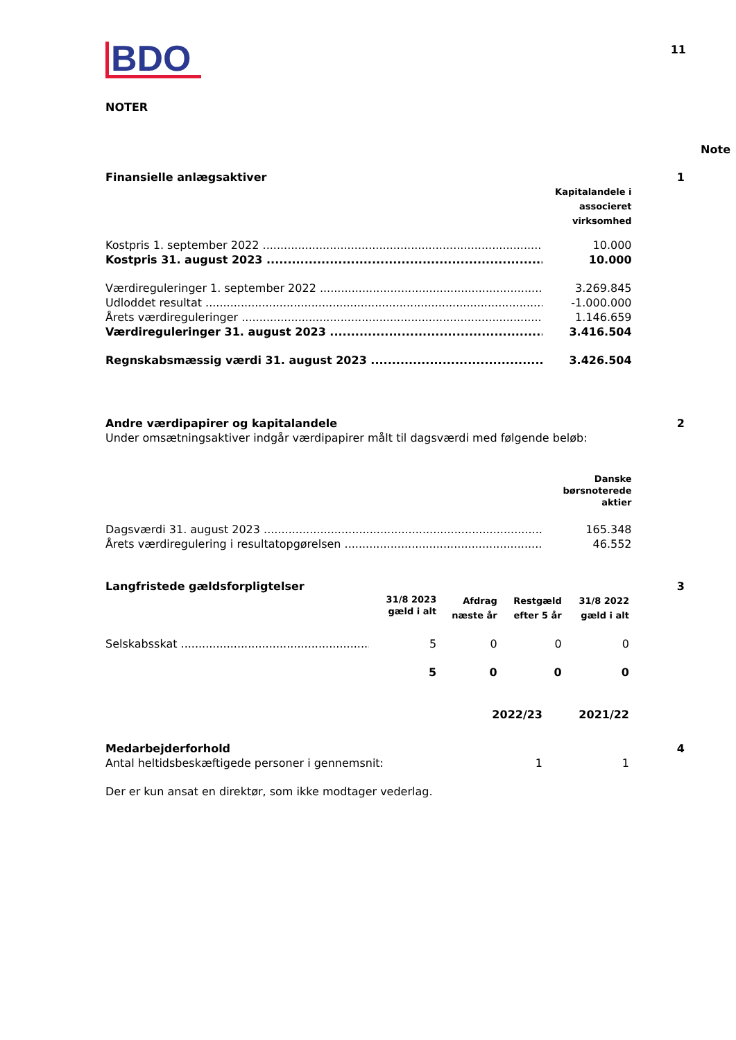11
BDO
NOTER
Note
| Finansielle anlægsaktiver | | 1 |
| | Kapitalandele i associeret virksomhed | |
| Kostpris 1. september 2022 | 10.000 | |
| Kostpris 31. august 2023 | 10.000 | |
| Værdireguleringer 1. september 2022 | 3.269.845 | |
| Udloddet resultat | -1.000.000 | |
| Årets værdireguleringer | 1.146.659 | |
| Værdireguleringer 31. august 2023 | 3.416.504 | |
| Regnskabsmæssig værdi 31. august 2023 | 3.426.504 | |
| Andre værdipapirer og kapitalandele | | 2 |
| Under omsætningsaktiver indgår værdipapirer målt til dagsværdi med følgende beløb: | | |
| | Danske børsnoterede aktier | |
| Dagsværdi 31. august 2023 | 165.348 | |
| Årets værdiregulering i resultatopgørelsen | 46.552 | |
| Langfristede gældsforpligtelser | | | | | 3 |
| | 31/8 2023 gæld i alt | Afdrag næste år | Restgæld efter 5 år | 31/8 2022 gæld i alt | |
| Selskabsskat | 5 | 0 | 0 | 0 | |
| | 5 | 0 | 0 | 0 | |
| | 2022/23 | 2021/22 | |
| Medarbejderforhold | | | 4 |
| Antal heltidsbeskæftigede personer i gennemsnit: | 1 | 1 | |
| Der er kun ansat en direktør, som ikke modtager vederlag. | | | |